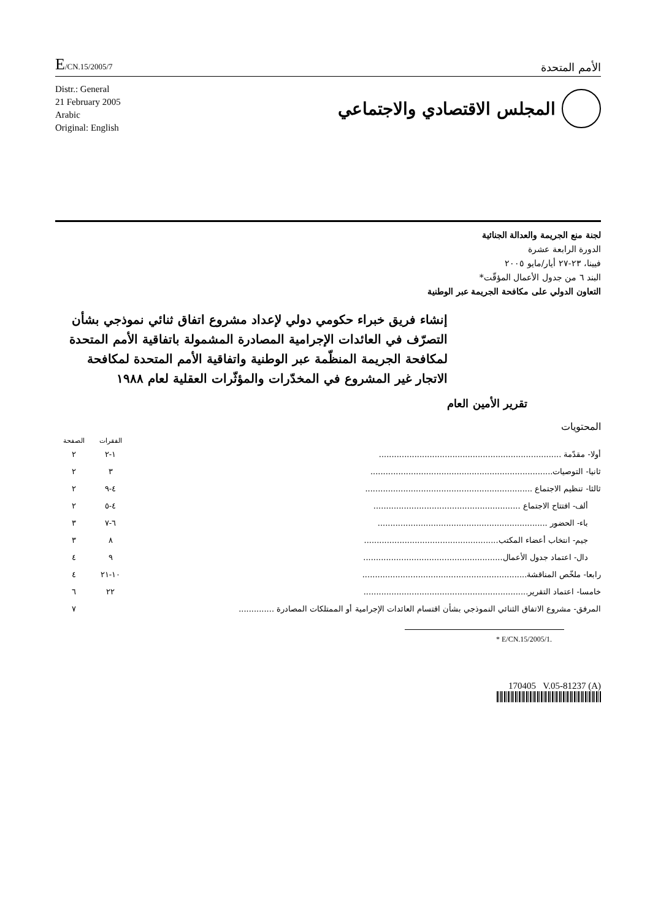E/CN.15/2005/7
الأمم المتحدة
Distr.: General
21 February 2005
Arabic
Original: English
المجلس الاقتصادي والاجتماعي
لجنة منع الجريمة والعدالة الجنائية
الدورة الرابعة عشرة
فيينا، ٢٣-٢٧ أيار/مايو ٢٠٠٥
البند ٦ من جدول الأعمال المؤقّت*
التعاون الدولي على مكافحة الجريمة عبر الوطنية
إنشاء فريق خبراء حكومي دولي لإعداد مشروع اتفاق ثنائي نموذجي بشأن التصرّف في العائدات الإجرامية المصادرة المشمولة باتفاقية الأمم المتحدة لمكافحة الجريمة المنظّمة عبر الوطنية واتفاقية الأمم المتحدة لمكافحة الاتجار غير المشروع في المخدّرات والمؤثّرات العقلية لعام ١٩٨٨
تقرير الأمين العام
المحتويات
| | الفقرات | الصفحة |
| --- | --- | --- |
| أولا- مقدّمة ........................................................................ | ١-٢ | ٢ |
| ثانيا- التوصيات........................................................................ | ٣ | ٢ |
| ثالثا- تنظيم الاجتماع .................................................................. | ٤-٩ | ٢ |
| ألف- افتتاح الاجتماع .......................................................... | ٤-٥ | ٢ |
| باء- الحضور ................................................................... | ٦-٧ | ٣ |
| جيم- انتخاب أعضاء المكتب..................................................... | ٨ | ٣ |
| دال- اعتماد جدول الأعمال....................................................... | ٩ | ٤ |
| رابعا- ملخّص المناقشة................................................................. | ١٠-٢١ | ٤ |
| خامسا- اعتماد التقرير................................................................. | ٢٢ | ٦ |
| المرفق- مشروع الاتفاق الثنائي النموذجي بشأن اقتسام العائدات الإجرامية أو الممتلكات المصادرة .............. | | ٧ |
* E/CN.15/2005/1.
170405 V.05-81237 (A)